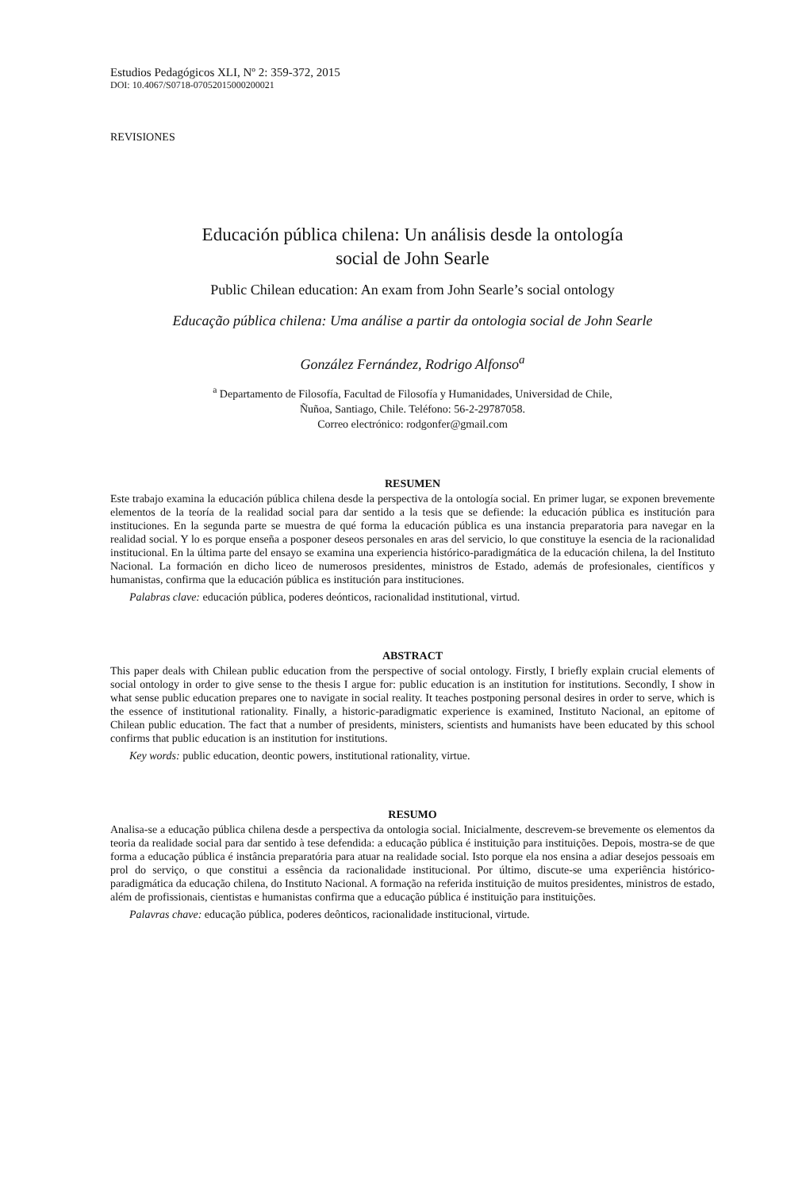Estudios Pedagógicos XLI, Nº 2: 359-372, 2015
DOI: 10.4067/S0718-07052015000200021
REVISIONES
Educación pública chilena: Un análisis desde la ontología
social de John Searle
Public Chilean education: An exam from John Searle’s social ontology
Educação pública chilena: Uma análise a partir da ontologia social de John Searle
González Fernández, Rodrigo Alfonso<sup>a</sup>
<sup>a</sup> Departamento de Filosofía, Facultad de Filosofía y Humanidades, Universidad de Chile,
Ñuñoa, Santiago, Chile. Teléfono: 56-2-29787058.
Correo electrónico: rodgonfer@gmail.com
RESUMEN
Este trabajo examina la educación pública chilena desde la perspectiva de la ontología social. En primer lugar, se exponen brevemente elementos de la teoría de la realidad social para dar sentido a la tesis que se defiende: la educación pública es institución para instituciones. En la segunda parte se muestra de qué forma la educación pública es una instancia preparatoria para navegar en la realidad social. Y lo es porque enseña a posponer deseos personales en aras del servicio, lo que constituye la esencia de la racionalidad institucional. En la última parte del ensayo se examina una experiencia histórico-paradigmática de la educación chilena, la del Instituto Nacional. La formación en dicho liceo de numerosos presidentes, ministros de Estado, además de profesionales, científicos y humanistas, confirma que la educación pública es institución para instituciones.
Palabras clave: educación pública, poderes deónticos, racionalidad institutional, virtud.
ABSTRACT
This paper deals with Chilean public education from the perspective of social ontology. Firstly, I briefly explain crucial elements of social ontology in order to give sense to the thesis I argue for: public education is an institution for institutions. Secondly, I show in what sense public education prepares one to navigate in social reality. It teaches postponing personal desires in order to serve, which is the essence of institutional rationality. Finally, a historic-paradigmatic experience is examined, Instituto Nacional, an epitome of Chilean public education. The fact that a number of presidents, ministers, scientists and humanists have been educated by this school confirms that public education is an institution for institutions.
Key words: public education, deontic powers, institutional rationality, virtue.
RESUMO
Analisa-se a educação pública chilena desde a perspectiva da ontologia social. Inicialmente, descrevem-se brevemente os elementos da teoria da realidade social para dar sentido à tese defendida: a educação pública é instituição para instituições. Depois, mostra-se de que forma a educação pública é instância preparatória para atuar na realidade social. Isto porque ela nos ensina a adiar desejos pessoais em prol do serviço, o que constitui a essência da racionalidade institucional. Por último, discute-se uma experiência histórico-paradigmática da educação chilena, do Instituto Nacional. A formação na referida instituição de muitos presidentes, ministros de estado, além de profissionais, cientistas e humanistas confirma que a educação pública é instituição para instituições.
Palavras chave: educação pública, poderes deônticos, racionalidade institucional, virtude.